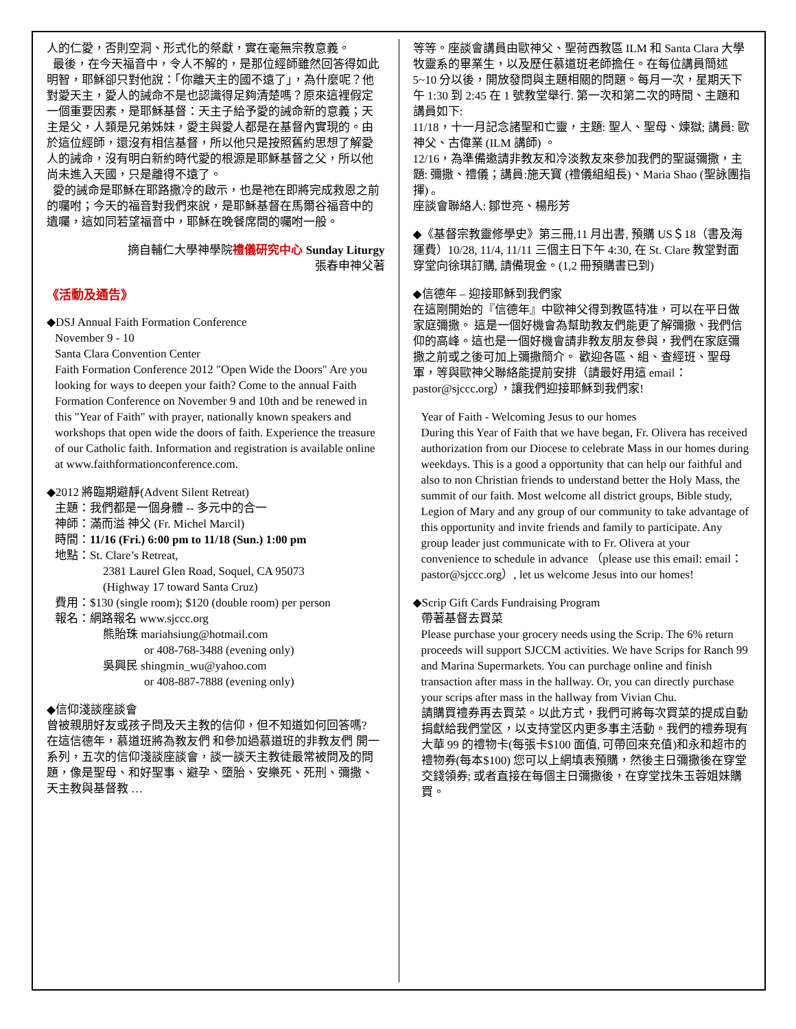人的仁愛，否則空洞、形式化的祭獻，實在毫無宗教意義。
最後，在今天福音中，令人不解的，是那位經師雖然回答得如此明智，耶穌卻只對他說：「你離天主的國不遠了」，為什麼呢？他對愛天主，愛人的誡命不是也認識得足夠清楚嗎？原來這裡假定一個重要因素，是耶穌基督：天主子給予愛的誡命新的意義；天主是父，人類是兄弟姊妹，愛主與愛人都是在基督內實現的。由於這位經師，還沒有相信基督，所以他只是按照舊約思想了解愛人的誡命，沒有明白新約時代愛的根源是耶穌基督之父，所以他尚未進入天國，只是離得不遠了。
愛的誡命是耶穌在耶路撒冷的啟示，也是祂在即將完成救恩之前的囑咐；今天的福音對我們來說，是耶穌基督在馬爾谷福音中的遺囑，這如同若望福音中，耶穌在晚餐席間的囑咐一般。
摘自輔仁大學神學院禮儀研究中心 Sunday Liturgy
張春申神父著
《活動及通告》
◆DSJ Annual Faith Formation Conference
November 9 - 10
Santa Clara Convention Center
Faith Formation Conference 2012 "Open Wide the Doors" Are you looking for ways to deepen your faith? Come to the annual Faith Formation Conference on November 9 and 10th and be renewed in this "Year of Faith" with prayer, nationally known speakers and workshops that open wide the doors of faith. Experience the treasure of our Catholic faith. Information and registration is available online at www.faithformationconference.com.
◆2012 將臨期避靜(Advent Silent Retreat)
主題：我們都是一個身體 -- 多元中的合一
神師：滿而溢 神父 (Fr. Michel Marcil)
時間：11/16 (Fri.) 6:00 pm to 11/18 (Sun.) 1:00 pm
地點：St. Clare’s Retreat,
2381 Laurel Glen Road, Soquel, CA 95073
(Highway 17 toward Santa Cruz)
費用：$130 (single room); $120 (double room) per person
報名：網路報名 www.sjccc.org
熊貽珠 mariahsiung@hotmail.com
or 408-768-3488 (evening only)
吳興民 shingmin_wu@yahoo.com
or 408-887-7888 (evening only)
◆信仰淺談座談會
曾被親朋好友或孩子問及天主教的信仰，但不知道如何回答嗎?
在這信德年，慕道班將為教友們 和參加過慕道班的非教友們 開一系列，五次的信仰淺談座談會，談一談天主教徒最常被問及的問題，像是聖母、和好聖事、避孕、墮胎、安樂死、死刑、彌撒、天主教與基督教 …
等等。座談會講員由歐神父、聖荷西教區 ILM 和 Santa Clara 大學牧靈系的畢業生，以及歷任慕道班老師擔任。在每位講員簡述 5~10 分以後，開放發問與主題相關的問題。每月一次，星期天下午 1:30 到 2:45 在 1 號教堂舉行. 第一次和第二次的時間、主題和講員如下:
11/18，十一月記念諸聖和亡靈，主題: 聖人、聖母、煉獄; 講員: 歐神父、古偉業 (ILM 講師) 。
12/16，為準備邀請非教友和冷淡教友來參加我們的聖誕彌撒，主題: 彌撒、禮儀；講員:施天寶 (禮儀組組長)、Maria Shao (聖詠團指揮) 。
座談會聯絡人: 鄒世亮、楊彤芳
◆《基督宗教靈修學史》第三冊,11 月出書, 預購 US＄18（書及海運費）10/28, 11/4, 11/11 三個主日下午 4:30, 在 St. Clare 教堂對面穿堂向徐琪訂購, 請備現金。(1,2 冊預購書已到)
◆信德年 – 迎接耶穌到我們家
在這剛開始的『信德年』中歐神父得到教區特准，可以在平日做家庭彌撒。 這是一個好機會為幫助教友們能更了解彌撒、我們信仰的高峰。這也是一個好機會請非教友朋友參與，我們在家庭彌撒之前或之後可加上彌撒簡介。 歡迎各區、組、查經班、聖母軍，等與歐神父聯絡能提前安排（請最好用這 email：pastor@sjccc.org），讓我們迎接耶穌到我們家!
Year of Faith - Welcoming Jesus to our homes
During this Year of Faith that we have began, Fr. Olivera has received authorization from our Diocese to celebrate Mass in our homes during weekdays. This is a good a opportunity that can help our faithful and also to non Christian friends to understand better the Holy Mass, the summit of our faith. Most welcome all district groups, Bible study, Legion of Mary and any group of our community to take advantage of this opportunity and invite friends and family to participate. Any group leader just communicate with to Fr. Olivera at your convenience to schedule in advance （please use this email: email：pastor@sjccc.org）, let us welcome Jesus into our homes!
◆Scrip Gift Cards Fundraising Program
帶著基督去買菜
Please purchase your grocery needs using the Scrip. The 6% return proceeds will support SJCCM activities. We have Scrips for Ranch 99 and Marina Supermarkets. You can purchage online and finish transaction after mass in the hallway. Or, you can directly purchase your scrips after mass in the hallway from Vivian Chu.
請購買禮券再去買菜。以此方式，我們可將每次買菜的提成自動捐獻給我們堂区，以支持堂区内更多事主活動。我們的禮券現有大華 99 的禮物卡(每張卡$100 面值, 可帶回來充值)和永和超市的禮物券(每本$100) 您可以上網填表預購，然後主日彌撒後在穿堂交錢領券; 或者直接在每個主日彌撒後，在穿堂找朱玉蓉姐妹購買。